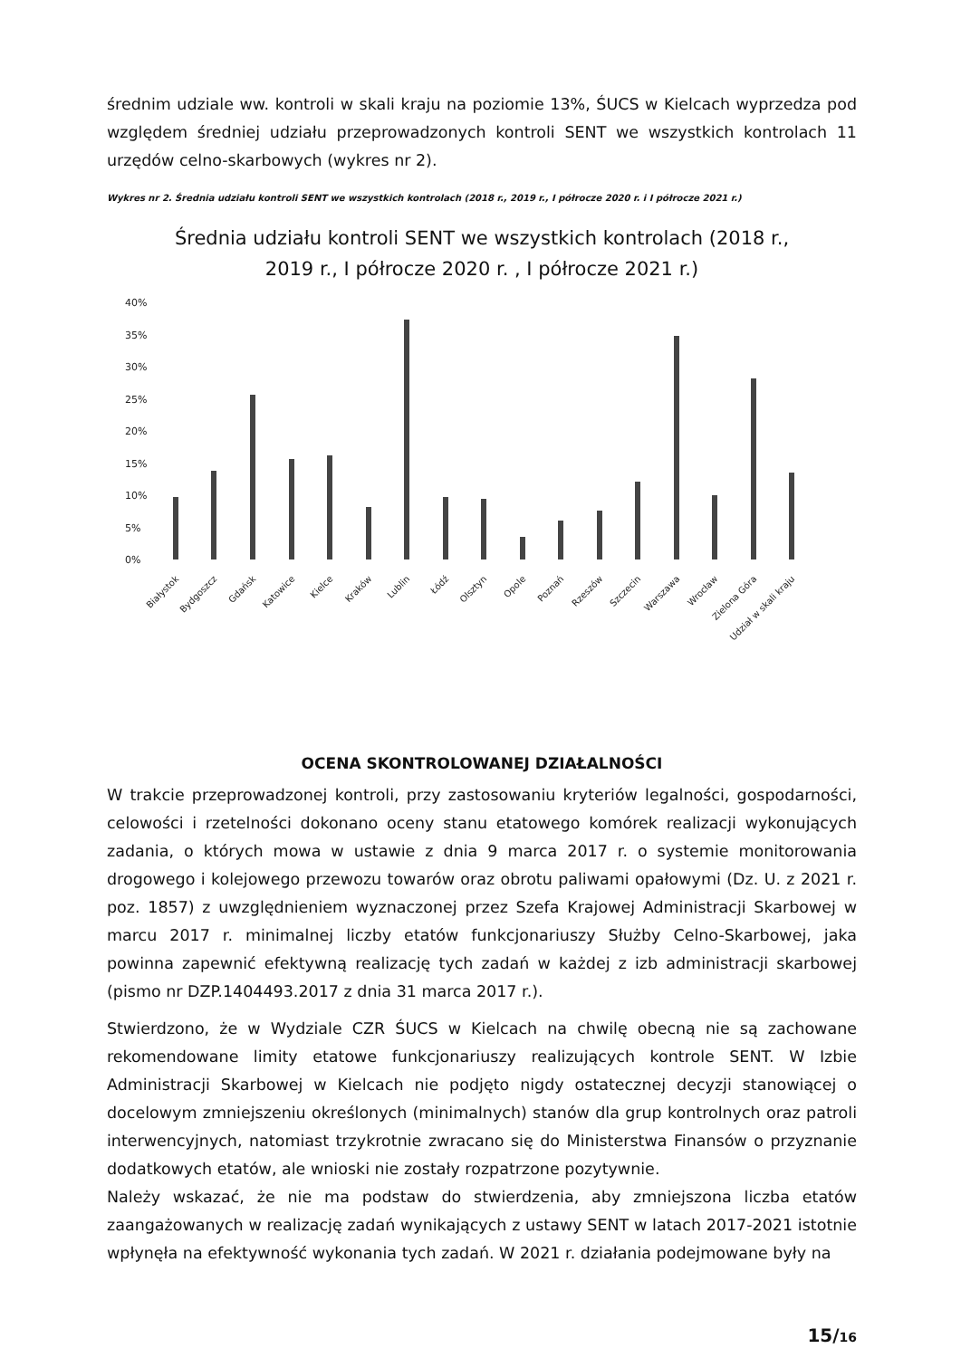średnim udziale ww. kontroli w skali kraju na poziomie 13%, ŚUCS w Kielcach wyprzedza pod względem średniej udziału przeprowadzonych kontroli SENT we wszystkich kontrolach 11 urzędów celno-skarbowych (wykres nr 2).
Wykres nr 2. Średnia udziału kontroli SENT we wszystkich kontrolach (2018 r., 2019 r., I półrocze 2020 r. i I półrocze 2021 r.)
Średnia udziału kontroli SENT we wszystkich kontrolach (2018 r.,
2019 r., I półrocze 2020 r. , I półrocze 2021 r.)
40%
35%
30%
25%
20%
15%
10%
5%
0%
Białystok
Bydgoszcz
Gdańsk
Katowice
Kielce
Kraków
Lublin
Łódź
Olsztyn
Opole
Poznań
Rzeszów
Szczecin
Warszawa
Wrocław
Zielona Góra
Udział w skali kraju
OCENA SKONTROLOWANEJ DZIAŁALNOŚCI
W trakcie przeprowadzonej kontroli, przy zastosowaniu kryteriów legalności, gospodarności, celowości i rzetelności dokonano oceny stanu etatowego komórek realizacji wykonujących zadania, o których mowa w ustawie z dnia 9 marca 2017 r. o systemie monitorowania drogowego i kolejowego przewozu towarów oraz obrotu paliwami opałowymi (Dz. U. z 2021 r. poz. 1857) z uwzględnieniem wyznaczonej przez Szefa Krajowej Administracji Skarbowej w marcu 2017 r. minimalnej liczby etatów funkcjonariuszy Służby Celno-Skarbowej, jaka powinna zapewnić efektywną realizację tych zadań w każdej z izb administracji skarbowej (pismo nr DZP.1404493.2017 z dnia 31 marca 2017 r.).
Stwierdzono, że w Wydziale CZR ŚUCS w Kielcach na chwilę obecną nie są zachowane rekomendowane limity etatowe funkcjonariuszy realizujących kontrole SENT. W Izbie Administracji Skarbowej w Kielcach nie podjęto nigdy ostatecznej decyzji stanowiącej o docelowym zmniejszeniu określonych (minimalnych) stanów dla grup kontrolnych oraz patroli interwencyjnych, natomiast trzykrotnie zwracano się do Ministerstwa Finansów o przyznanie dodatkowych etatów, ale wnioski nie zostały rozpatrzone pozytywnie.
Należy wskazać, że nie ma podstaw do stwierdzenia, aby zmniejszona liczba etatów zaangażowanych w realizację zadań wynikających z ustawy SENT w latach 2017-2021 istotnie wpłynęła na efektywność wykonania tych zadań. W 2021 r. działania podejmowane były na
15/16